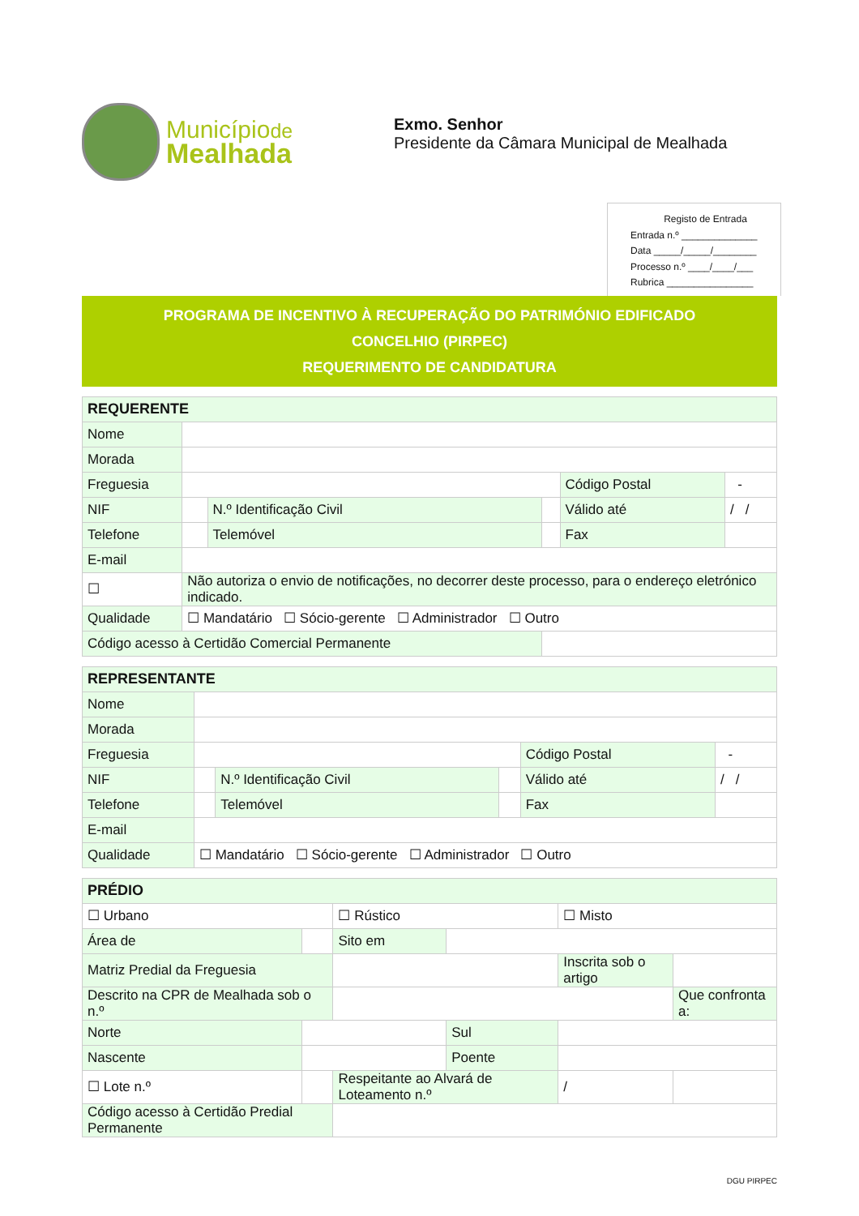Municípiode
Mealhada
Exmo. Senhor
Presidente da Câmara Municipal de Mealhada
Registo de Entrada
Entrada n.º ______________
Data _____/_____/________
Processo n.º ____/____/___
Rubrica ________________
PROGRAMA DE INCENTIVO À RECUPERAÇÃO DO PATRIMÓNIO EDIFICADO
CONCELHIO (PIRPEC)
REQUERIMENTO DE CANDIDATURA
| REQUERENTE | | | | | |
| --- | --- | --- | --- | --- | --- |
| Nome | | | | | |
| Morada | | | | | |
| Freguesia | | | | Código Postal | - |
| NIF | | N.º Identificação Civil | | Válido até | / / |
| Telefone | | Telemóvel | | Fax | |
| E-mail | | | | | |
| ☐ | Não autoriza o envio de notificações, no decorrer deste processo, para o endereço eletrónico indicado. | | | | |
| Qualidade | ☐ Mandatário ☐ Sócio-gerente ☐ Administrador ☐ Outro | | | | |
| Código acesso à Certidão Comercial Permanente | | | | | |
| REPRESENTANTE | | | | | |
| --- | --- | --- | --- | --- | --- |
| Nome | | | | | |
| Morada | | | | | |
| Freguesia | | | | Código Postal | - |
| NIF | | N.º Identificação Civil | | Válido até | / / |
| Telefone | | Telemóvel | | Fax | |
| E-mail | | | | | |
| Qualidade | ☐ Mandatário ☐ Sócio-gerente ☐ Administrador ☐ Outro | | | | |
| PRÉDIO | | | | | |
| --- | --- | --- | --- | --- | --- |
| ☐ Urbano | | ☐ Rústico | | ☐ Misto | |
| Área de | | Sito em | | | |
| Matriz Predial da Freguesia | | | | Inscrita sob o artigo | |
| Descrito na CPR de Mealhada sob o n.º | | | | | Que confronta a: |
| Norte | | | Sul | | |
| Nascente | | | Poente | | |
| ☐ Lote n.º | | Respeitante ao Alvará de Loteamento n.º | | / | |
| Código acesso à Certidão Predial Permanente | | | | | |
DGU PIRPEC